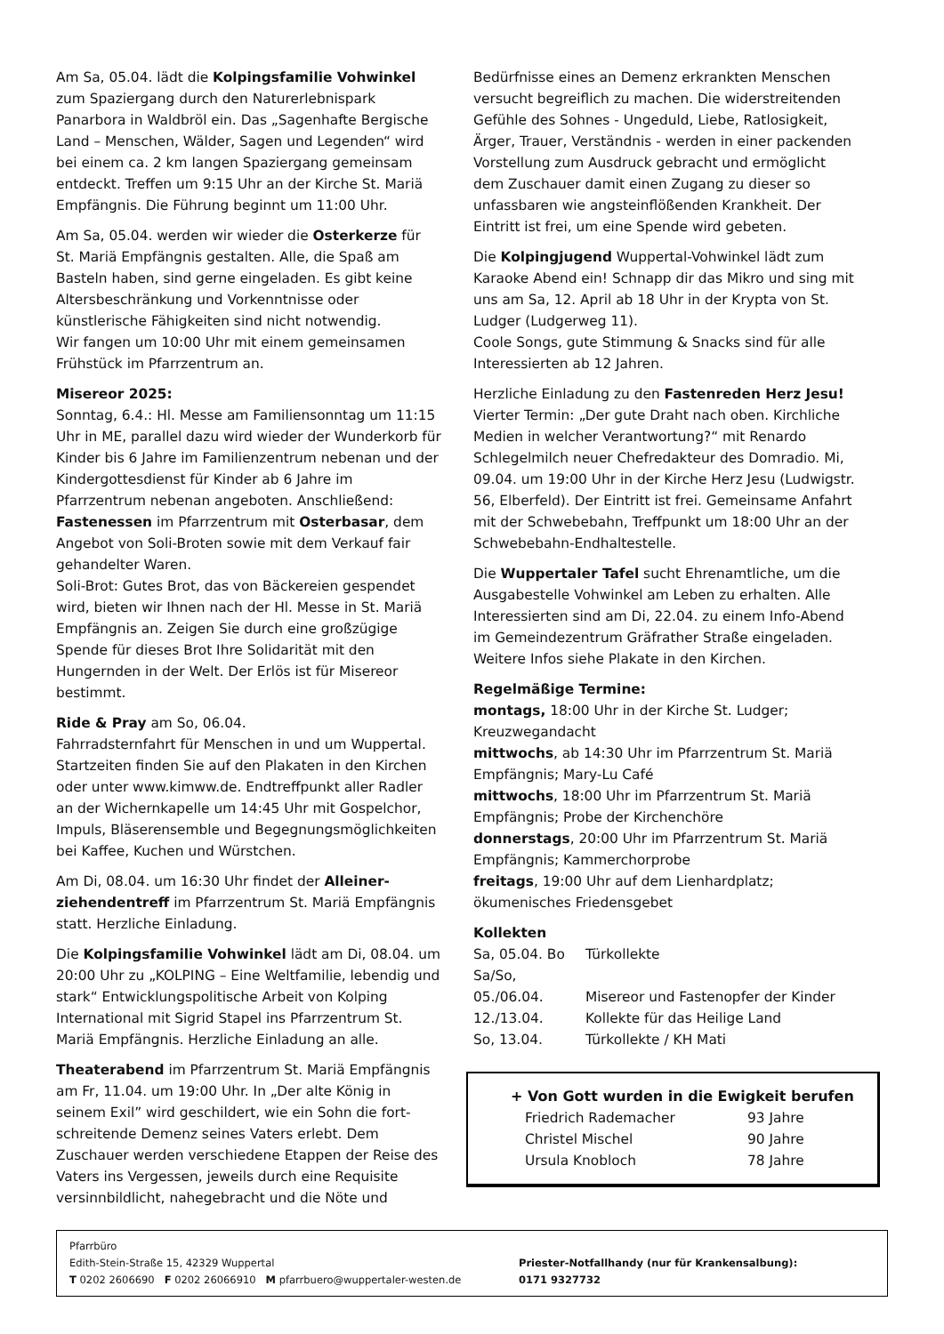Am Sa, 05.04. lädt die Kolpingsfamilie Vohwinkel zum Spaziergang durch den Naturerlebnispark Panarbora in Waldbröl ein. Das „Sagenhafte Bergische Land – Menschen, Wälder, Sagen und Legenden“ wird bei einem ca. 2 km langen Spaziergang gemeinsam ent­deckt. Treffen um 9:15 Uhr an der Kirche St. Mariä Empfängnis. Die Führung beginnt um 11:00 Uhr.
Am Sa, 05.04. werden wir wieder die Osterkerze für St. Mariä Empfängnis gestalten. Alle, die Spaß am Basteln haben, sind gerne eingeladen. Es gibt keine Altersbeschränkung und Vorkenntnisse oder künstlerische Fähigkeiten sind nicht notwendig.
Wir fangen um 10:00 Uhr mit einem gemeinsamen Frühstück im Pfarrzentrum an.
Misereor 2025:
Sonntag, 6.4.: Hl. Messe am Familiensonntag um 11:15 Uhr in ME, parallel dazu wird wieder der Wunderkorb für Kinder bis 6 Jahre im Familien­zentrum nebenan und der Kindergottesdienst für Kinder ab 6 Jahre im Pfarrzentrum nebenan ange­boten. Anschließend: Fastenessen im Pfarrzentrum mit Osterbasar, dem Angebot von Soli-Broten sowie mit dem Verkauf fair gehandelter Waren.
Soli-Brot: Gutes Brot, das von Bäckereien gespendet wird, bieten wir Ihnen nach der Hl. Messe in St. Mariä Empfängnis an. Zeigen Sie durch eine großzügige Spende für dieses Brot Ihre Solidarität mit den Hungernden in der Welt. Der Erlös ist für Misereor bestimmt.
Ride & Pray am So, 06.04.
Fahrradsternfahrt für Menschen in und um Wupper­tal. Startzeiten finden Sie auf den Plakaten in den Kirchen oder unter www.kimww.de. Endtreffpunkt aller Radler an der Wichernkapelle um 14:45 Uhr mit Gospelchor, Impuls, Bläserensemble und Begegnungs­möglichkeiten bei Kaffee, Kuchen und Würstchen.
Am Di, 08.04. um 16:30 Uhr findet der Alleiner­ziehendentreff im Pfarrzentrum St. Mariä Empfängnis statt. Herzliche Einladung.
Die Kolpingsfamilie Vohwinkel lädt am Di, 08.04. um 20:00 Uhr zu „KOLPING – Eine Weltfamilie, lebendig und stark“ Entwicklungspolitische Arbeit von Kolping International mit Sigrid Stapel ins Pfarrzentrum St. Mariä Empfängnis. Herzliche Einladung an alle.
Theaterabend im Pfarrzentrum St. Mariä Empfängnis am Fr, 11.04. um 19:00 Uhr. In „Der alte König in seinem Exil” wird geschildert, wie ein Sohn die fort­schreitende Demenz seines Vaters erlebt. Dem Zuschauer werden verschiedene Etappen der Reise des Vaters ins Vergessen, jeweils durch eine Requisite versinnbildlicht, nahegebracht und die Nöte und
Bedürfnisse eines an Demenz erkrankten Menschen versucht begreiflich zu machen. Die widerstreitenden Gefühle des Sohnes - Ungeduld, Liebe, Ratlosigkeit, Ärger, Trauer, Verständnis - werden in einer packenden Vorstellung zum Ausdruck gebracht und ermöglicht dem Zuschauer damit einen Zugang zu dieser so unfassbaren wie angsteinflößenden Krankheit. Der Eintritt ist frei, um eine Spende wird gebeten.
Die Kolpingjugend Wuppertal-Vohwinkel lädt zum Karaoke Abend ein! Schnapp dir das Mikro und sing mit uns am Sa, 12. April ab 18 Uhr in der Krypta von St. Ludger (Ludgerweg 11).
Coole Songs, gute Stimmung & Snacks sind für alle Interessierten ab 12 Jahren.
Herzliche Einladung zu den Fastenreden Herz Jesu! Vierter Termin: „Der gute Draht nach oben. Kirchliche Medien in welcher Verantwortung?“ mit Renardo Schlegelmilch neuer Chefredakteur des Domradio. Mi, 09.04. um 19:00 Uhr in der Kirche Herz Jesu (Ludwigstr. 56, Elberfeld). Der Eintritt ist frei. Gemeinsame Anfahrt mit der Schwebebahn, Treffpunkt um 18:00 Uhr an der Schwebebahn-Endhaltestelle.
Die Wuppertaler Tafel sucht Ehrenamtliche, um die Ausgabestelle Vohwinkel am Leben zu erhalten. Alle Interessierten sind am Di, 22.04. zu einem Info-Abend im Gemeindezentrum Gräfrather Straße eingeladen. Weitere Infos siehe Plakate in den Kirchen.
Regelmäßige Termine:
montags, 18:00 Uhr in der Kirche St. Ludger; Kreuzwegandacht
mittwochs, ab 14:30 Uhr im Pfarrzentrum St. Mariä Empfängnis; Mary-Lu Café
mittwochs, 18:00 Uhr im Pfarrzentrum St. Mariä Empfängnis; Probe der Kirchenchöre
donnerstags, 20:00 Uhr im Pfarrzentrum St. Mariä Empfängnis; Kammerchorprobe
freitags, 19:00 Uhr auf dem Lienhardplatz; ökumenisches Friedensgebet
Kollekten
| Sa, 05.04. Bo | Türkollekte |
| Sa/So, | |
| 05./06.04. | Misereor und Fastenopfer der Kinder |
| 12./13.04. | Kollekte für das Heilige Land |
| So, 13.04. | Türkollekte / KH Mati |
+ Von Gott wurden in die Ewigkeit berufen
| Friedrich Rademacher | 93 Jahre |
| Christel Mischel | 90 Jahre |
| Ursula Knobloch | 78 Jahre |
Pfarrbüro
Edith-Stein-Straße 15, 42329 Wuppertal
T 0202 2606690 F 0202 26066910 M pfarrbuero@wuppertaler-westen.de
Priester-Notfallhandy (nur für Krankensalbung):
0171 9327732